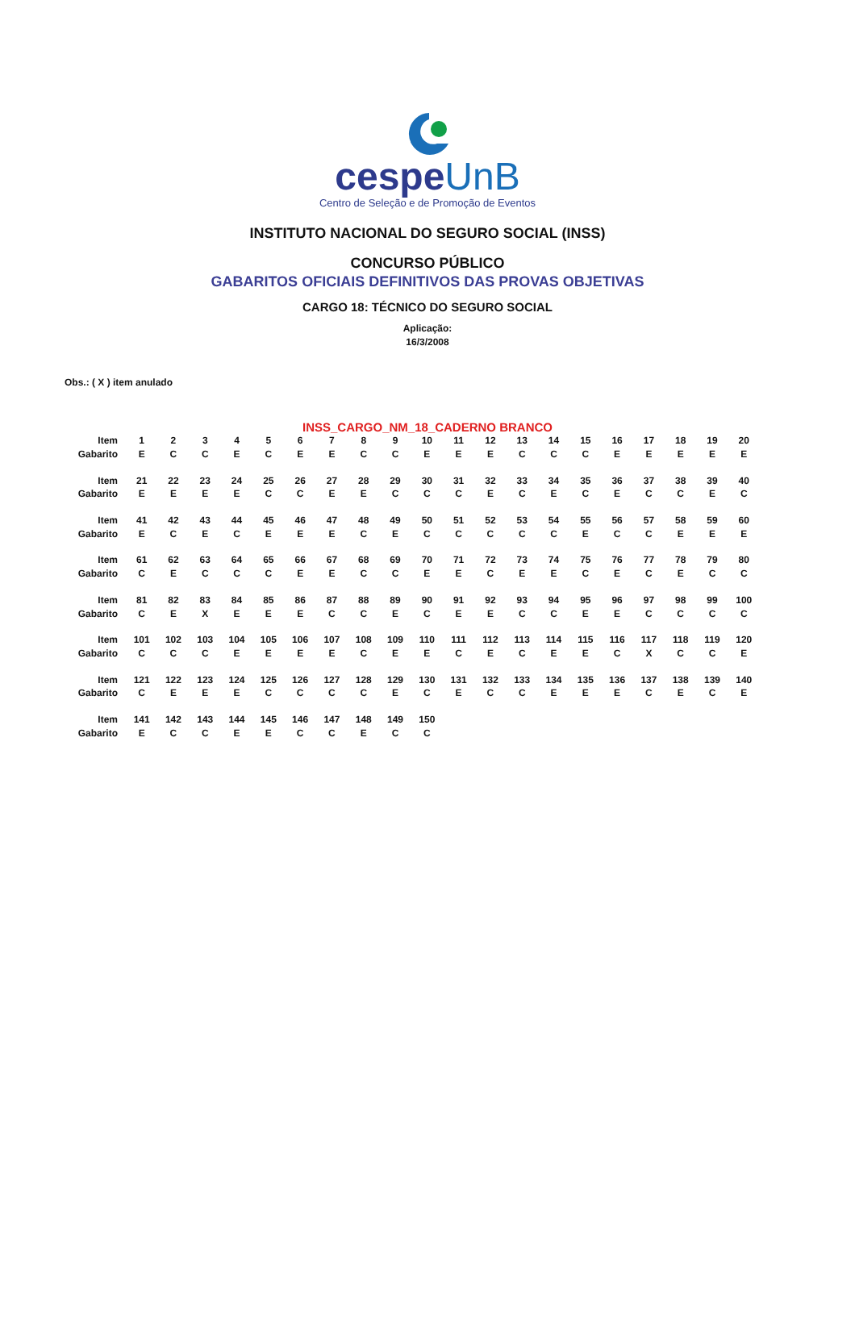cespeUnB
Centro de Seleção e de Promoção de Eventos
INSTITUTO NACIONAL DO SEGURO SOCIAL (INSS)
CONCURSO PÚBLICO
GABARITOS OFICIAIS DEFINITIVOS DAS PROVAS OBJETIVAS
CARGO 18: TÉCNICO DO SEGURO SOCIAL
Aplicação:
16/3/2008
Obs.: ( X ) item anulado
INSS_CARGO_NM_18_CADERNO BRANCO
| Item | 1 | 2 | 3 | 4 | 5 | 6 | 7 | 8 | 9 | 10 | 11 | 12 | 13 | 14 | 15 | 16 | 17 | 18 | 19 | 20 |
| Gabarito | E | C | C | E | C | E | E | C | C | E | E | E | C | C | C | E | E | E | E | E |
| Item | 21 | 22 | 23 | 24 | 25 | 26 | 27 | 28 | 29 | 30 | 31 | 32 | 33 | 34 | 35 | 36 | 37 | 38 | 39 | 40 |
| Gabarito | E | E | E | E | C | C | E | E | C | C | C | E | C | E | C | E | C | C | E | C |
| Item | 41 | 42 | 43 | 44 | 45 | 46 | 47 | 48 | 49 | 50 | 51 | 52 | 53 | 54 | 55 | 56 | 57 | 58 | 59 | 60 |
| Gabarito | E | C | E | C | E | E | E | C | E | C | C | C | C | C | E | C | C | E | E | E |
| Item | 61 | 62 | 63 | 64 | 65 | 66 | 67 | 68 | 69 | 70 | 71 | 72 | 73 | 74 | 75 | 76 | 77 | 78 | 79 | 80 |
| Gabarito | C | E | C | C | C | E | E | C | C | E | E | C | E | E | C | E | C | E | C | C |
| Item | 81 | 82 | 83 | 84 | 85 | 86 | 87 | 88 | 89 | 90 | 91 | 92 | 93 | 94 | 95 | 96 | 97 | 98 | 99 | 100 |
| Gabarito | C | E | X | E | E | E | C | C | E | C | E | E | C | C | E | E | C | C | C | C |
| Item | 101 | 102 | 103 | 104 | 105 | 106 | 107 | 108 | 109 | 110 | 111 | 112 | 113 | 114 | 115 | 116 | 117 | 118 | 119 | 120 |
| Gabarito | C | C | C | E | E | E | E | C | E | E | C | E | C | E | E | C | X | C | C | E |
| Item | 121 | 122 | 123 | 124 | 125 | 126 | 127 | 128 | 129 | 130 | 131 | 132 | 133 | 134 | 135 | 136 | 137 | 138 | 139 | 140 |
| Gabarito | C | E | E | E | C | C | C | C | E | C | E | C | C | E | E | E | C | E | C | E |
| Item | 141 | 142 | 143 | 144 | 145 | 146 | 147 | 148 | 149 | 150 | | | | | | | | | | |
| Gabarito | E | C | C | E | E | C | C | E | C | C | | | | | | | | | | |